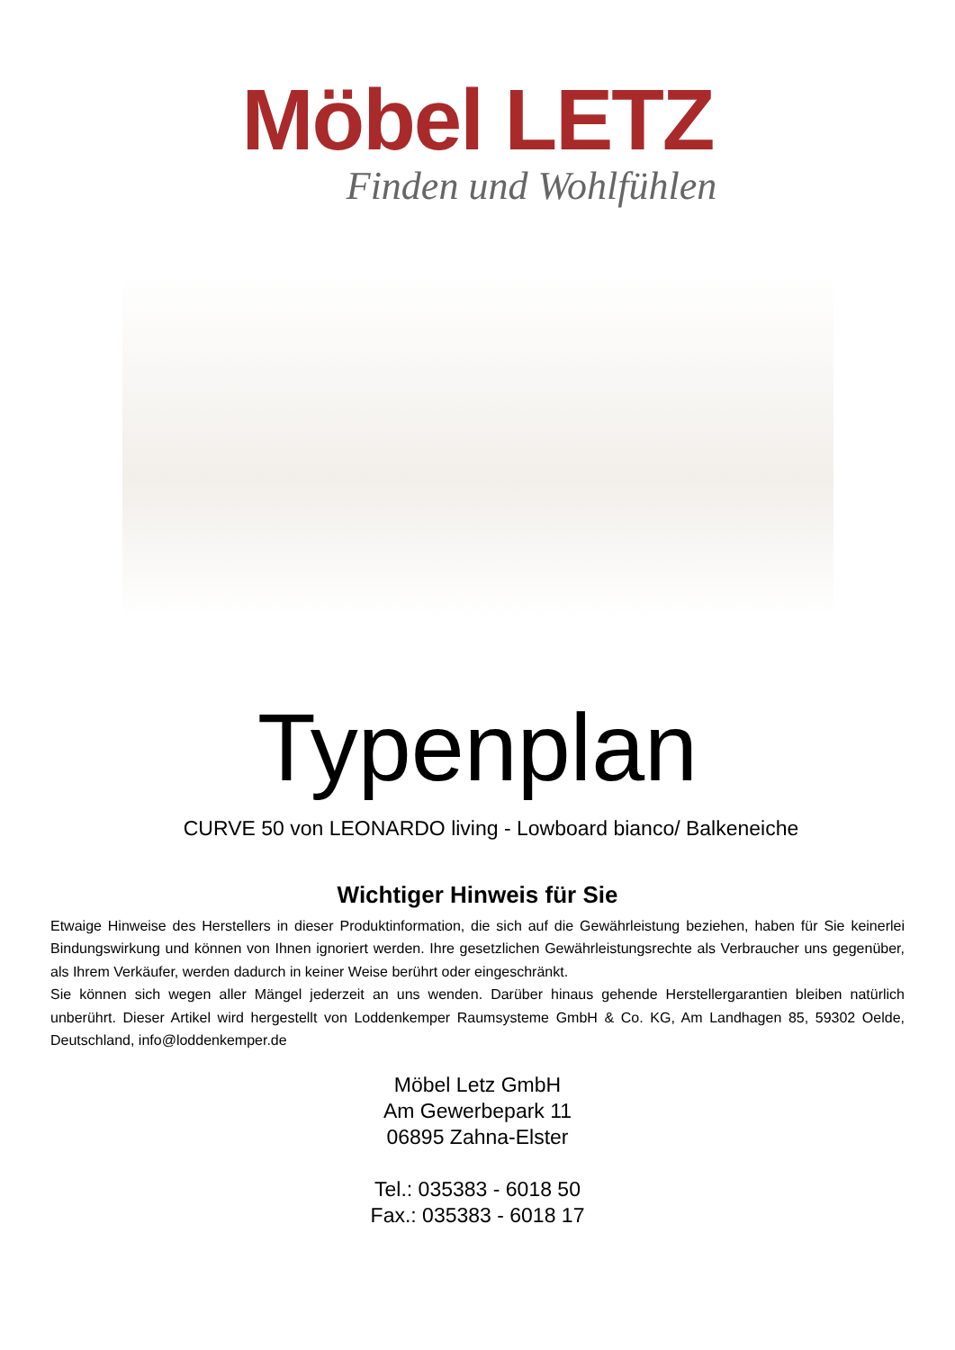Möbel LETZ
Finden und Wohlfühlen
Typenplan
CURVE 50 von LEONARDO living - Lowboard bianco/ Balkeneiche
Wichtiger Hinweis für Sie
Etwaige Hinweise des Herstellers in dieser Produktinformation, die sich auf die Gewährleistung beziehen, haben für Sie keinerlei Bindungswirkung und können von Ihnen ignoriert werden. Ihre gesetzlichen Gewährleistungsrechte als Verbraucher uns gegenüber, als Ihrem Verkäufer, werden dadurch in keiner Weise berührt oder eingeschränkt.
Sie können sich wegen aller Mängel jederzeit an uns wenden. Darüber hinaus gehende Herstellergarantien bleiben natürlich unberührt. Dieser Artikel wird hergestellt von Loddenkemper Raumsysteme GmbH & Co. KG, Am Landhagen 85, 59302 Oelde, Deutschland, info@loddenkemper.de
Möbel Letz GmbH
Am Gewerbepark 11
06895 Zahna-Elster
Tel.: 035383 - 6018 50
Fax.: 035383 - 6018 17